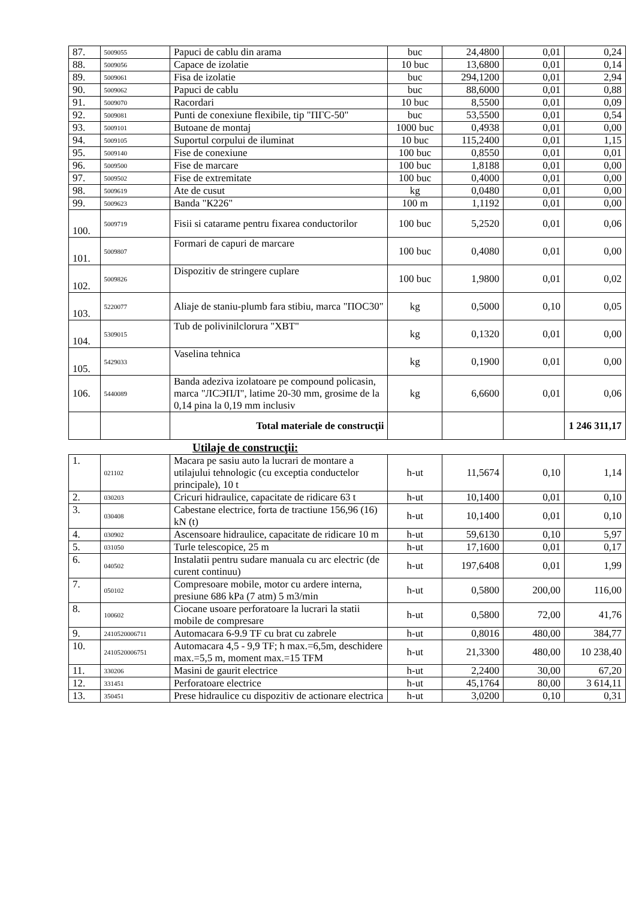| 87. | 5009055 | Papuci de cablu din arama | buc | 24,4800 | 0,01 | 0,24 |
| 88. | 5009056 | Capace de izolatie | 10 buc | 13,6800 | 0,01 | 0,14 |
| 89. | 5009061 | Fisa de izolatie | buc | 294,1200 | 0,01 | 2,94 |
| 90. | 5009062 | Papuci de cablu | buc | 88,6000 | 0,01 | 0,88 |
| 91. | 5009070 | Racordari | 10 buc | 8,5500 | 0,01 | 0,09 |
| 92. | 5009081 | Punti de conexiune flexibile, tip "ПГС-50" | buc | 53,5500 | 0,01 | 0,54 |
| 93. | 5009101 | Butoane de montaj | 1000 buc | 0,4938 | 0,01 | 0,00 |
| 94. | 5009105 | Suportul corpului de iluminat | 10 buc | 115,2400 | 0,01 | 1,15 |
| 95. | 5009140 | Fise de conexiune | 100 buc | 0,8550 | 0,01 | 0,01 |
| 96. | 5009500 | Fise de marcare | 100 buc | 1,8188 | 0,01 | 0,00 |
| 97. | 5009502 | Fise de extremitate | 100 buc | 0,4000 | 0,01 | 0,00 |
| 98. | 5009619 | Ate de cusut | kg | 0,0480 | 0,01 | 0,00 |
| 99. | 5009623 | Banda "К226" | 100 m | 1,1192 | 0,01 | 0,00 |
| 100. | 5009719 | Fisii si catarame pentru fixarea conductorilor | 100 buc | 5,2520 | 0,01 | 0,06 |
| 101. | 5009807 | Formari de capuri de marcare | 100 buc | 0,4080 | 0,01 | 0,00 |
| 102. | 5009826 | Dispozitiv de stringere cuplare | 100 buc | 1,9800 | 0,01 | 0,02 |
| 103. | 5220077 | Aliaje de staniu-plumb fara stibiu, marca "ПОС30" | kg | 0,5000 | 0,10 | 0,05 |
| 104. | 5309015 | Tub de polivinilclorura "ХВТ" | kg | 0,1320 | 0,01 | 0,00 |
| 105. | 5429033 | Vaselina tehnica | kg | 0,1900 | 0,01 | 0,00 |
| 106. | 5440089 | Banda adeziva izolatoare pe compound policasin, marca "ЛСЭПЛ", latime 20-30 mm, grosime de la 0,14 pina la 0,19 mm inclusiv | kg | 6,6600 | 0,01 | 0,06 |
| | | Total materiale de construcţii | | | | 1 246 311,17 |
Utilaje de construcţii:
| 1. | 021102 | Macara pe sasiu auto la lucrari de montare a utilajului tehnologic (cu exceptia conductelor principale), 10 t | h-ut | 11,5674 | 0,10 | 1,14 |
| 2. | 030203 | Cricuri hidraulice, capacitate de ridicare 63 t | h-ut | 10,1400 | 0,01 | 0,10 |
| 3. | 030408 | Cabestane electrice, forta de tractiune 156,96 (16) kN (t) | h-ut | 10,1400 | 0,01 | 0,10 |
| 4. | 030902 | Ascensoare hidraulice, capacitate de ridicare 10 m | h-ut | 59,6130 | 0,10 | 5,97 |
| 5. | 031050 | Turle telescopice, 25 m | h-ut | 17,1600 | 0,01 | 0,17 |
| 6. | 040502 | Instalatii pentru sudare manuala cu arc electric (de curent continuu) | h-ut | 197,6408 | 0,01 | 1,99 |
| 7. | 050102 | Compresoare mobile, motor cu ardere interna, presiune 686 kPa (7 atm) 5 m3/min | h-ut | 0,5800 | 200,00 | 116,00 |
| 8. | 100602 | Ciocane usoare perforatoare la lucrari la statii mobile de compresare | h-ut | 0,5800 | 72,00 | 41,76 |
| 9. | 2410520006711 | Automacara 6-9.9 TF cu brat cu zabrele | h-ut | 0,8016 | 480,00 | 384,77 |
| 10. | 2410520006751 | Automacara 4,5 - 9,9 TF; h max.=6,5m, deschidere max.=5,5 m, moment max.=15 TFM | h-ut | 21,3300 | 480,00 | 10 238,40 |
| 11. | 330206 | Masini de gaurit electrice | h-ut | 2,2400 | 30,00 | 67,20 |
| 12. | 331451 | Perforatoare electrice | h-ut | 45,1764 | 80,00 | 3 614,11 |
| 13. | 350451 | Prese hidraulice cu dispozitiv de actionare electrica | h-ut | 3,0200 | 0,10 | 0,31 |